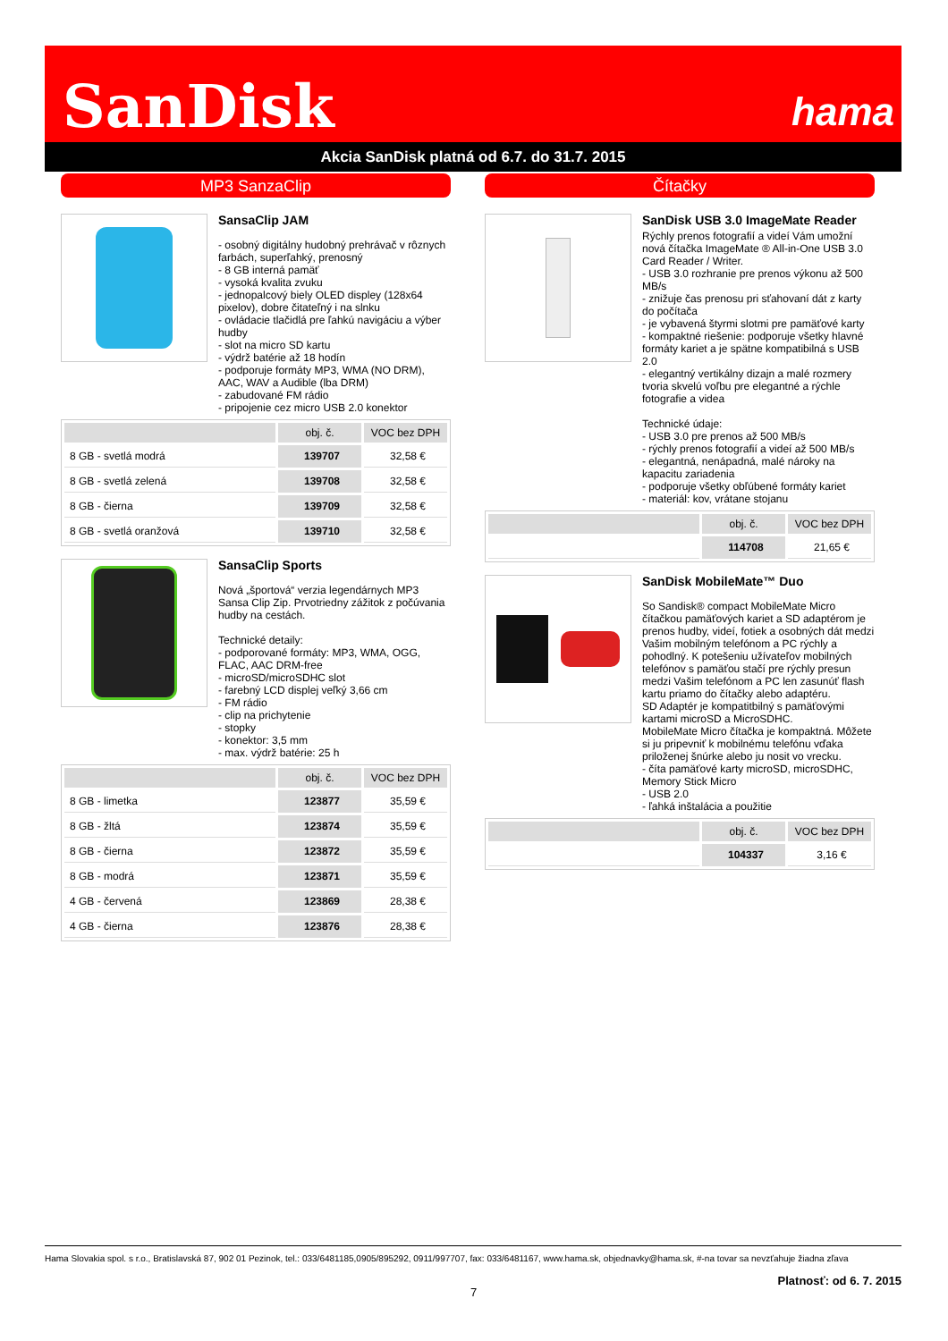SanDisk hama
Akcia SanDisk platná od 6.7. do 31.7. 2015
MP3 SanzaClip
SansaClip JAM
- osobný digitálny hudobný prehrávač v rôznych farbách, superľahký, prenosný
- 8 GB interná pamäť
- vysoká kvalita zvuku
- jednopalcový biely OLED displey (128x64 pixelov), dobre čitateľný i na slnku
- ovládacie tlačidlá pre ľahkú navigáciu a výber hudby
- slot na micro SD kartu
- výdrž batérie až 18 hodín
- podporuje formáty MP3, WMA (NO DRM), AAC, WAV a Audible (lba DRM)
- zabudované FM rádio
- pripojenie cez micro USB 2.0 konektor
| | obj. č. | VOC bez DPH |
| --- | --- | --- |
| 8 GB - svetlá modrá | 139707 | 32,58 € |
| 8 GB - svetlá zelená | 139708 | 32,58 € |
| 8 GB - čierna | 139709 | 32,58 € |
| 8 GB - svetlá oranžová | 139710 | 32,58 € |
SansaClip Sports
Nová „športová“ verzia legendárnych MP3 Sansa Clip Zip. Prvotriedny zážitok z počúvania hudby na cestách.
Technické detaily:
- podporované formáty: MP3, WMA, OGG, FLAC, AAC DRM-free
- microSD/microSDHC slot
- farebný LCD displej veľký 3,66 cm
- FM rádio
- clip na prichytenie
- stopky
- konektor: 3,5 mm
- max. výdrž batérie: 25 h
| | obj. č. | VOC bez DPH |
| --- | --- | --- |
| 8 GB - limetka | 123877 | 35,59 € |
| 8 GB - žltá | 123874 | 35,59 € |
| 8 GB - čierna | 123872 | 35,59 € |
| 8 GB - modrá | 123871 | 35,59 € |
| 4 GB - červená | 123869 | 28,38 € |
| 4 GB - čierna | 123876 | 28,38 € |
Čítačky
SanDisk USB 3.0 ImageMate Reader
Rýchly prenos fotografií a videí Vám umožní nová čítačka ImageMate ® All-in-One USB 3.0 Card Reader / Writer.
- USB 3.0 rozhranie pre prenos výkonu až 500 MB/s
- znižuje čas prenosu pri sťahovaní dát z karty do počítača
- je vybavená štyrmi slotmi pre pamäťové karty
- kompaktné riešenie: podporuje všetky hlavné formáty kariet a je spätne kompatibilná s USB 2.0
- elegantný vertikálny dizajn a malé rozmery tvoria skvelú voľbu pre elegantné a rýchle fotografie a videa
Technické údaje:
- USB 3.0 pre prenos až 500 MB/s
- rýchly prenos fotografií a videí až 500 MB/s
- elegantná, nenápadná, malé nároky na kapacitu zariadenia
- podporuje všetky obľúbené formáty kariet
- materiál: kov, vrátane stojanu
| | obj. č. | VOC bez DPH |
| --- | --- | --- |
| | 114708 | 21,65 € |
SanDisk MobileMate™ Duo
So Sandisk® compact MobileMate Micro čítačkou pamäťových kariet a SD adaptérom je prenos hudby, videí, fotiek a osobných dát medzi Vašim mobilným telefónom a PC rýchly a pohodlný. K potešeniu užívateľov mobilných telefónov s pamäťou stačí pre rýchly presun medzi Vašim telefónom a PC len zasunúť flash kartu priamo do čítačky alebo adaptéru.
SD Adaptér je kompatitbilný s pamäťovými kartami microSD a MicroSDHC.
MobileMate Micro čítačka je kompaktná. Môžete si ju pripevniť k mobilnému telefónu vďaka priloženej šnúrke alebo ju nosit vo vrecku.
- číta pamäťové karty microSD, microSDHC, Memory Stick Micro
- USB 2.0
- ľahká inštalácia a použitie
| | obj. č. | VOC bez DPH |
| --- | --- | --- |
| | 104337 | 3,16 € |
Hama Slovakia spol. s r.o., Bratislavská 87, 902 01 Pezinok, tel.: 033/6481185,0905/895292, 0911/997707, fax: 033/6481167, www.hama.sk, objednavky@hama.sk, #-na tovar sa nevzťahuje žiadna zľava
Platnosť: od 6. 7. 2015
7